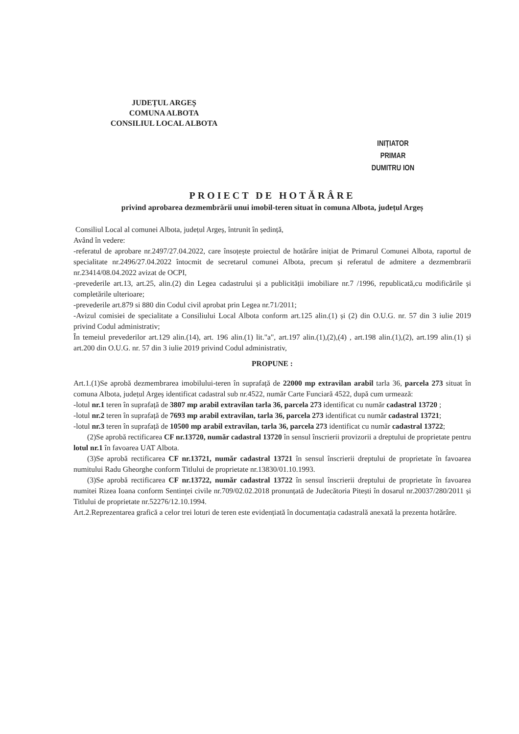JUDEȚUL ARGEȘ
COMUNA ALBOTA
CONSILIUL LOCAL ALBOTA
INIȚIATOR
PRIMAR
DUMITRU ION
PROIECT DE HOTĂRÂRE
privind aprobarea dezmembrării unui imobil-teren situat în comuna Albota, județul Argeș
Consiliul Local al comunei Albota, județul Argeș, întrunit în ședință,
Având în vedere:
-referatul de aprobare nr.2497/27.04.2022, care însoțește proiectul de hotărâre inițiat de Primarul Comunei Albota, raportul de specialitate nr.2496/27.04.2022 întocmit de secretarul comunei Albota, precum și referatul de admitere a dezmembrarii nr.23414/08.04.2022 avizat de OCPI,
-prevederile art.13, art.25, alin.(2) din Legea cadastrului și a publicității imobiliare nr.7 /1996, republicată,cu modificările și completările ulterioare;
-prevederile art.879 si 880 din Codul civil aprobat prin Legea nr.71/2011;
-Avizul comisiei de specialitate a Consiliului Local Albota conform art.125 alin.(1) și (2) din O.U.G. nr. 57 din 3 iulie 2019 privind Codul administrativ;
În temeiul prevederilor art.129 alin.(14), art. 196 alin.(1) lit."a", art.197 alin.(1),(2),(4) , art.198 alin.(1),(2), art.199 alin.(1) și art.200 din O.U.G. nr. 57 din 3 iulie 2019 privind Codul administrativ,
PROPUNE :
Art.1.(1)Se aprobă dezmembrarea imobilului-teren în suprafață de 22000 mp extravilan arabil tarla 36, parcela 273 situat în comuna Albota, județul Argeș identificat cadastral sub nr.4522, număr Carte Funciară 4522, după cum urmează:
-lotul nr.1 teren în suprafață de 3807 mp arabil extravilan tarla 36, parcela 273 identificat cu număr cadastral 13720 ;
-lotul nr.2 teren în suprafață de 7693 mp arabil extravilan, tarla 36, parcela 273 identificat cu număr cadastral 13721;
-lotul nr.3 teren în suprafață de 10500 mp arabil extravilan, tarla 36, parcela 273 identificat cu număr cadastral 13722;
(2)Se aprobă rectificarea CF nr.13720, număr cadastral 13720 în sensul înscrierii provizorii a dreptului de proprietate pentru lotul nr.1 în favoarea UAT Albota.
(3)Se aprobă rectificarea CF nr.13721, număr cadastral 13721 în sensul înscrierii dreptului de proprietate în favoarea numitului Radu Gheorghe conform Titlului de proprietate nr.13830/01.10.1993.
(3)Se aprobă rectificarea CF nr.13722, număr cadastral 13722 în sensul înscrierii dreptului de proprietate în favoarea numitei Rizea Ioana conform Sentinței civile nr.709/02.02.2018 pronunțată de Judecătoria Pitești în dosarul nr.20037/280/2011 și Titlului de proprietate nr.52276/12.10.1994.
Art.2.Reprezentarea grafică a celor trei loturi de teren este evidențiată în documentația cadastrală anexată la prezenta hotărâre.